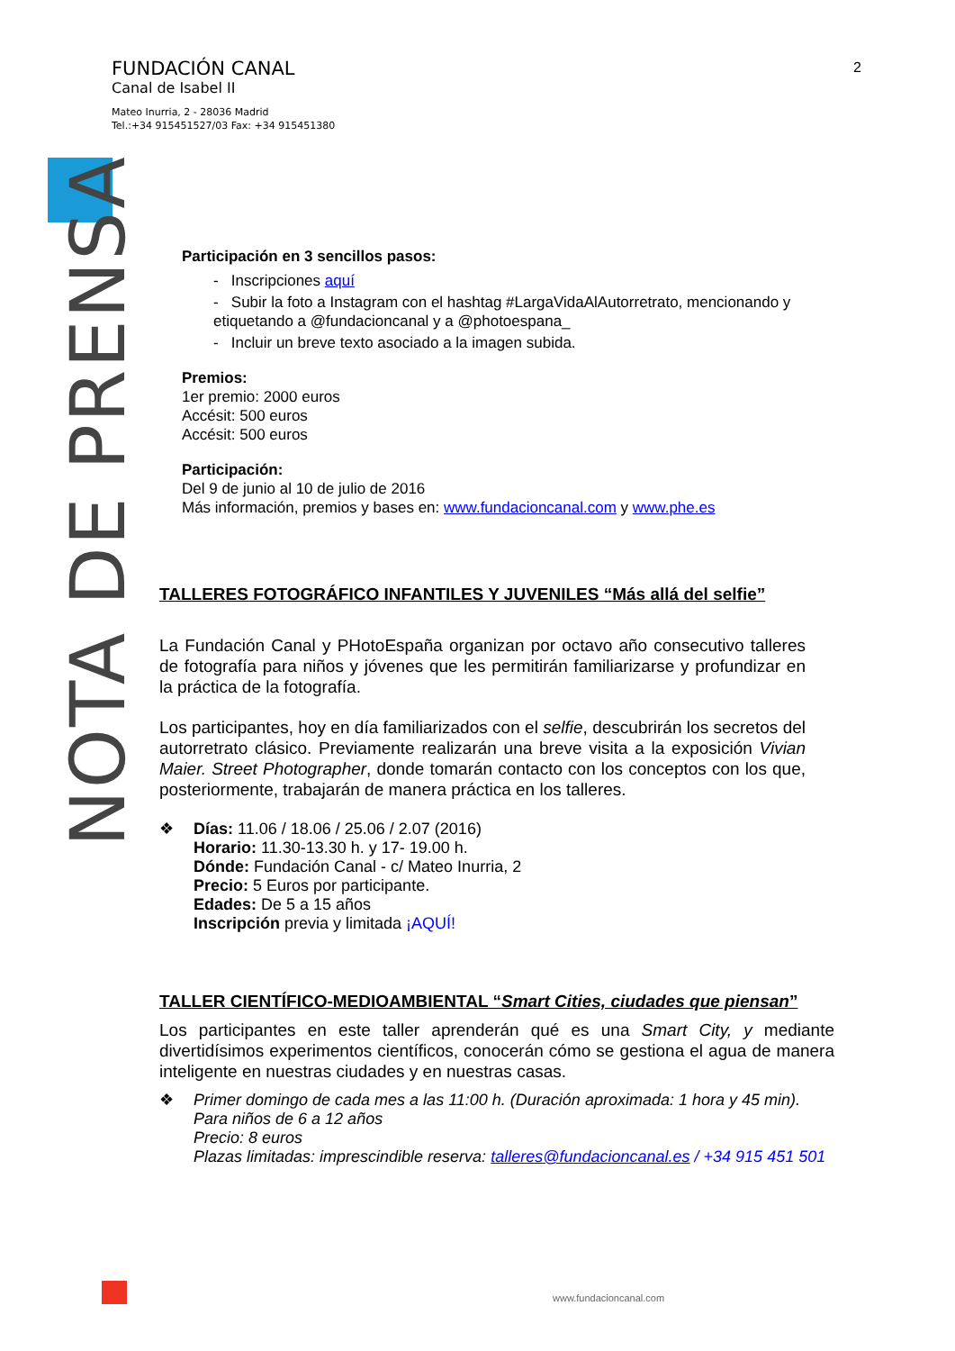FUNDACIÓN CANAL
Canal de Isabel II
Mateo Inurria, 2 - 28036 Madrid
Tel.:+34 915451527/03 Fax: +34 915451380
2
NOTA DE PRENSA
Participación en 3 sencillos pasos:
- Inscripciones aquí
- Subir la foto a Instagram con el hashtag #LargaVidaAlAutorretrato, mencionando y etiquetando a @fundacioncanal y a @photoespana_
- Incluir un breve texto asociado a la imagen subida.
Premios:
1er premio: 2000 euros
Accésit: 500 euros
Accésit: 500 euros
Participación:
Del 9 de junio al 10 de julio de 2016
Más información, premios y bases en: www.fundacioncanal.com y www.phe.es
TALLERES FOTOGRÁFICO INFANTILES Y JUVENILES “Más allá del selfie”
La Fundación Canal y PHotoEspaña organizan por octavo año consecutivo talleres de fotografía para niños y jóvenes que les permitirán familiarizarse y profundizar en la práctica de la fotografía.
Los participantes, hoy en día familiarizados con el selfie, descubrirán los secretos del autorretrato clásico. Previamente realizarán una breve visita a la exposición Vivian Maier. Street Photographer, donde tomarán contacto con los conceptos con los que, posteriormente, trabajarán de manera práctica en los talleres.
❖ Días: 11.06 / 18.06 / 25.06 / 2.07 (2016)
Horario: 11.30-13.30 h. y 17- 19.00 h.
Dónde: Fundación Canal - c/ Mateo Inurria, 2
Precio: 5 Euros por participante.
Edades: De 5 a 15 años
Inscripción previa y limitada ¡AQUÍ!
TALLER CIENTÍFICO-MEDIOAMBIENTAL “Smart Cities, ciudades que piensan”
Los participantes en este taller aprenderán qué es una Smart City, y mediante divertidísimos experimentos científicos, conocerán cómo se gestiona el agua de manera inteligente en nuestras ciudades y en nuestras casas.
❖ Primer domingo de cada mes a las 11:00 h. (Duración aproximada: 1 hora y 45 min).
Para niños de 6 a 12 años
Precio: 8 euros
Plazas limitadas: imprescindible reserva: talleres@fundacioncanal.es / +34 915 451 501
www.fundacioncanal.com